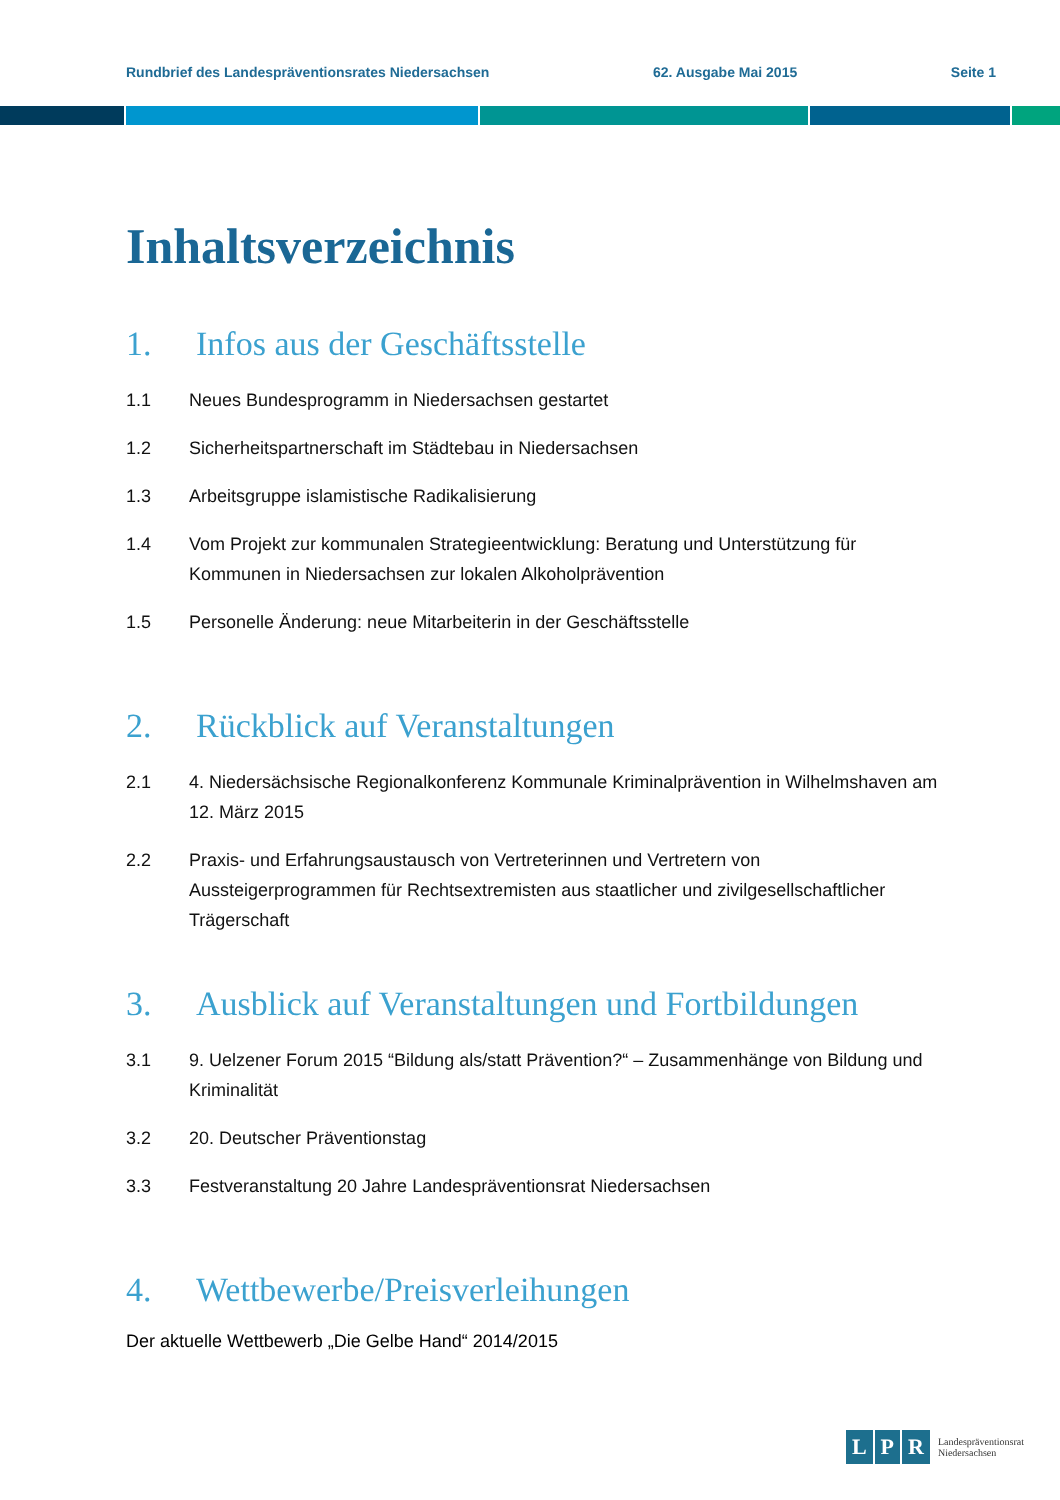Rundbrief des Landespräventionsrates Niedersachsen 62. Ausgabe Mai 2015 Seite 1
Inhaltsverzeichnis
1. Infos aus der Geschäftsstelle
1.1 Neues Bundesprogramm in Niedersachsen gestartet
1.2 Sicherheitspartnerschaft im Städtebau in Niedersachsen
1.3 Arbeitsgruppe islamistische Radikalisierung
1.4 Vom Projekt zur kommunalen Strategieentwicklung: Beratung und Unterstützung für Kommunen in Niedersachsen zur lokalen Alkoholprävention
1.5 Personelle Änderung: neue Mitarbeiterin in der Geschäftsstelle
2. Rückblick auf Veranstaltungen
2.1 4. Niedersächsische Regionalkonferenz Kommunale Kriminalprävention in Wilhelmshaven am 12. März 2015
2.2 Praxis- und Erfahrungsaustausch von Vertreterinnen und Vertretern von Aussteigerprogrammen für Rechtsextremisten aus staatlicher und zivilgesellschaftlicher Trägerschaft
3. Ausblick auf Veranstaltungen und Fortbildungen
3.1 9. Uelzener Forum 2015 “Bildung als/statt Prävention?“ – Zusammenhänge von Bildung und Kriminalität
3.2 20. Deutscher Präventionstag
3.3 Festveranstaltung 20 Jahre Landespräventionsrat Niedersachsen
4. Wettbewerbe/Preisverleihungen
Der aktuelle Wettbewerb „Die Gelbe Hand“ 2014/2015
L P R Landespräventionsrat
Niedersachsen